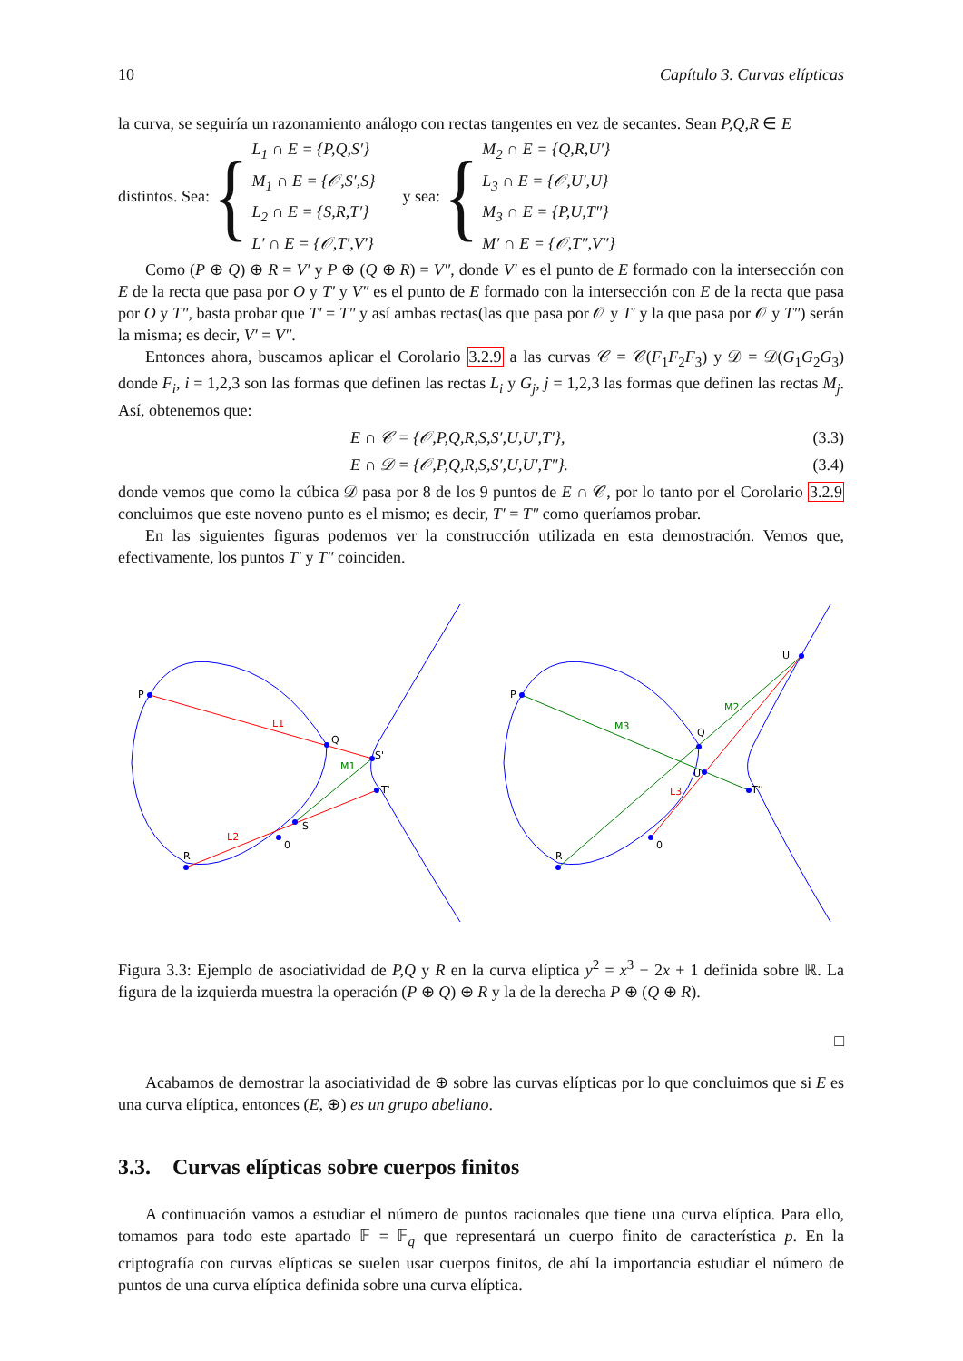10 Capítulo 3. Curvas elípticas
la curva, se seguiría un razonamiento análogo con rectas tangentes en vez de secantes. Sean P,Q,R ∈ E
distintos. Sea: {
L<sub>1</sub> ∩ E = {P,Q,S′}
M<sub>1</sub> ∩ E = {𝒪,S′,S}
L<sub>2</sub> ∩ E = {S,R,T′}
L′ ∩ E = {𝒪,T′,V′}
y sea: {
M<sub>2</sub> ∩ E = {Q,R,U′}
L<sub>3</sub> ∩ E = {𝒪,U′,U}
M<sub>3</sub> ∩ E = {P,U,T″}
M′ ∩ E = {𝒪,T″,V″}
Como (P ⊕ Q) ⊕ R = V′ y P ⊕ (Q ⊕ R) = V″, donde V′ es el punto de E formado con la intersección con E de la recta que pasa por O y T′ y V″ es el punto de E formado con la intersección con E de la recta que pasa por O y T″, basta probar que T′ = T″ y así ambas rectas(las que pasa por 𝒪 y T′ y la que pasa por 𝒪 y T″) serán la misma; es decir, V′ = V″.
Entonces ahora, buscamos aplicar el Corolario 3.2.9 a las curvas 𝒞 = 𝒞(F<sub>1</sub>F<sub>2</sub>F<sub>3</sub>) y 𝒟 = 𝒟(G<sub>1</sub>G<sub>2</sub>G<sub>3</sub>) donde F<sub>i</sub>, i = 1,2,3 son las formas que definen las rectas L<sub>i</sub> y G<sub>j</sub>, j = 1,2,3 las formas que definen las rectas M<sub>j</sub>. Así, obtenemos que:
E ∩ 𝒞 = {𝒪,P,Q,R,S,S′,U,U′,T′}, (3.3)
E ∩ 𝒟 = {𝒪,P,Q,R,S,S′,U,U′,T″}. (3.4)
donde vemos que como la cúbica 𝒟 pasa por 8 de los 9 puntos de E ∩ 𝒞, por lo tanto por el Corolario 3.2.9 concluimos que este noveno punto es el mismo; es decir, T′ = T″ como queríamos probar.
En las siguientes figuras podemos ver la construcción utilizada en esta demostración. Vemos que, efectivamente, los puntos T′ y T″ coinciden.
P
Q
S'
T'
S
R
0
L1
M1
L2
P
Q
U
T''
U'
R
0
M3
M2
L3
Figura 3.3: Ejemplo de asociatividad de P,Q y R en la curva elíptica y<sup>2</sup> = x<sup>3</sup> − 2x + 1 definida sobre ℝ. La figura de la izquierda muestra la operación (P ⊕ Q) ⊕ R y la de la derecha P ⊕ (Q ⊕ R).
□
Acabamos de demostrar la asociatividad de ⊕ sobre las curvas elípticas por lo que concluimos que si E es una curva elíptica, entonces (E, ⊕) es un grupo abeliano.
3.3. Curvas elípticas sobre cuerpos finitos
A continuación vamos a estudiar el número de puntos racionales que tiene una curva elíptica. Para ello, tomamos para todo este apartado 𝔽 = 𝔽<sub>q</sub> que representará un cuerpo finito de característica p. En la criptografía con curvas elípticas se suelen usar cuerpos finitos, de ahí la importancia estudiar el número de puntos de una curva elíptica definida sobre una curva elíptica.